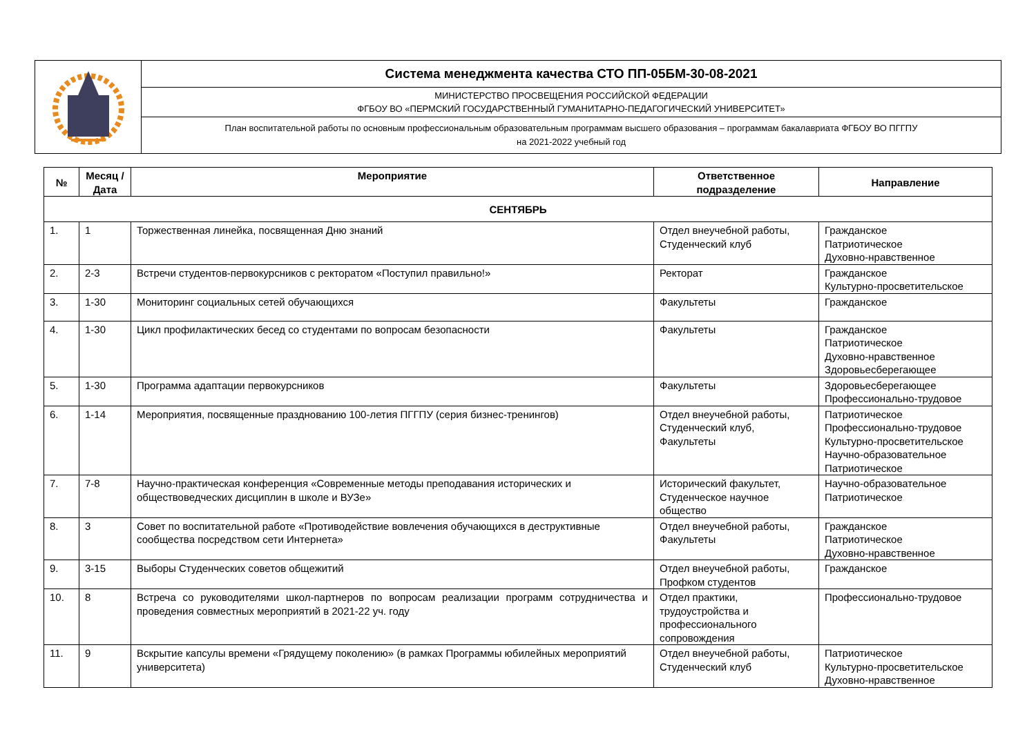| | Система менеджмента качества СТО ПП-05БМ-30-08-2021 |
| | МИНИСТЕРСТВО ПРОСВЕЩЕНИЯ РОССИЙСКОЙ ФЕДЕРАЦИИ ФГБОУ ВО «ПЕРМСКИЙ ГОСУДАРСТВЕННЫЙ ГУМАНИТАРНО-ПЕДАГОГИЧЕСКИЙ УНИВЕРСИТЕТ» |
| | План воспитательной работы по основным профессиональным образовательным программам высшего образования – программам бакалавриата ФГБОУ ВО ПГГПУ на 2021-2022 учебный год |
| № | Месяц /Дата | Мероприятие | Ответственное подразделение | Направление |
| --- | --- | --- | --- | --- |
| СЕНТЯБРЬ | | | | |
| 1. | 1 | Торжественная линейка, посвященная Дню знаний | Отдел внеучебной работы, Студенческий клуб | Гражданское Патриотическое Духовно-нравственное |
| 2. | 2-3 | Встречи студентов-первокурсников с ректоратом «Поступил правильно!» | Ректорат | Гражданское Культурно-просветительское |
| 3. | 1-30 | Мониторинг социальных сетей обучающихся | Факультеты | Гражданское |
| 4. | 1-30 | Цикл профилактических бесед со студентами по вопросам безопасности | Факультеты | Гражданское Патриотическое Духовно-нравственное Здоровьесберегающее |
| 5. | 1-30 | Программа адаптации первокурсников | Факультеты | Здоровьесберегающее Профессионально-трудовое |
| 6. | 1-14 | Мероприятия, посвященные празднованию 100-летия ПГГПУ (серия бизнес-тренингов) | Отдел внеучебной работы, Студенческий клуб, Факультеты | Патриотическое Профессионально-трудовое Культурно-просветительское Научно-образовательное Патриотическое |
| 7. | 7-8 | Научно-практическая конференция «Современные методы преподавания исторических и обществоведческих дисциплин в школе и ВУЗе» | Исторический факультет, Студенческое научное общество | Научно-образовательное Патриотическое |
| 8. | 3 | Совет по воспитательной работе «Противодействие вовлечения обучающихся в деструктивные сообщества посредством сети Интернета» | Отдел внеучебной работы, Факультеты | Гражданское Патриотическое Духовно-нравственное |
| 9. | 3-15 | Выборы Студенческих советов общежитий | Отдел внеучебной работы, Профком студентов | Гражданское |
| 10. | 8 | Встреча со руководителями школ-партнеров по вопросам реализации программ сотрудничества и проведения совместных мероприятий в 2021-22 уч. году | Отдел практики, трудоустройства и профессионального сопровождения | Профессионально-трудовое |
| 11. | 9 | Вскрытие капсулы времени «Грядущему поколению» (в рамках Программы юбилейных мероприятий университета) | Отдел внеучебной работы, Студенческий клуб | Патриотическое Культурно-просветительское Духовно-нравственное |